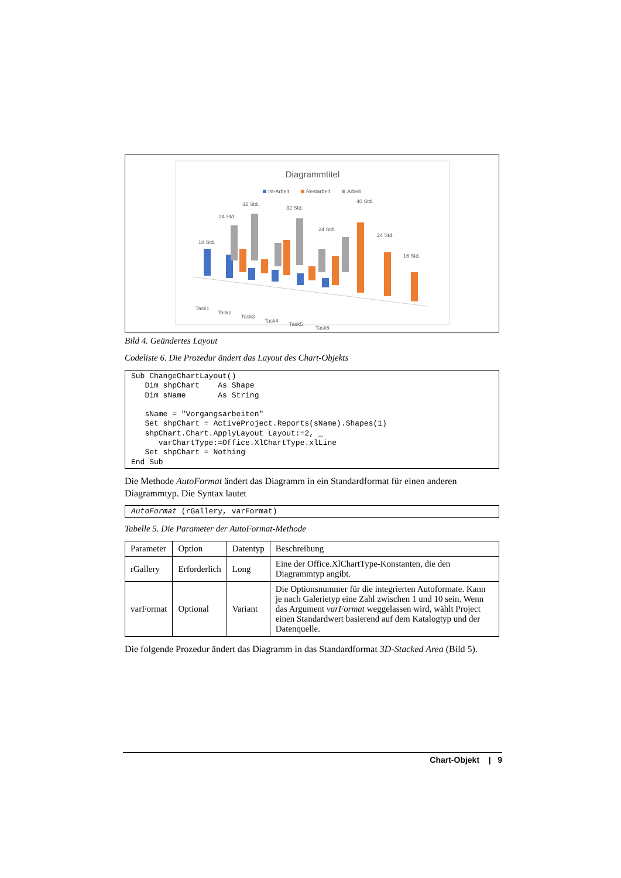Diagrammtitel
Ist-Arbeit
Restarbeit
Arbeit
18 Std.
24 Std.
32 Std.
32 Std.
40 Std.
24 Std.
16 Std.
24 Std.
Task1
Task2
Task3
Task4
Task5
Task6
Bild 4. Geändertes Layout
Codeliste 6. Die Prozedur ändert das Layout des Chart-Objekts
Sub ChangeChartLayout()
   Dim shpChart    As Shape
   Dim sName       As String

   sName = "Vorgangsarbeiten"
   Set shpChart = ActiveProject.Reports(sName).Shapes(1)
   shpChart.Chart.ApplyLayout Layout:=2, _
      varChartType:=Office.XlChartType.xlLine
   Set shpChart = Nothing
End Sub
Die Methode AutoFormat ändert das Diagramm in ein Standardformat für einen anderen Diagrammtyp. Die Syntax lautet
AutoFormat (rGallery, varFormat)
Tabelle 5. Die Parameter der AutoFormat-Methode
| Parameter | Option | Datentyp | Beschreibung |
| rGallery | Erforderlich | Long | Eine der Office.XlChartType-Konstanten, die den Diagrammtyp angibt. |
| varFormat | Optional | Variant | Die Optionsnummer für die integrierten Autoformate. Kann je nach Galerietyp eine Zahl zwischen 1 und 10 sein. Wenn das Argument varFormat weggelassen wird, wählt Project einen Standardwert basierend auf dem Katalogtyp und der Datenquelle. |
Die folgende Prozedur ändert das Diagramm in das Standardformat 3D-Stacked Area (Bild 5).
Chart-Objekt | 9